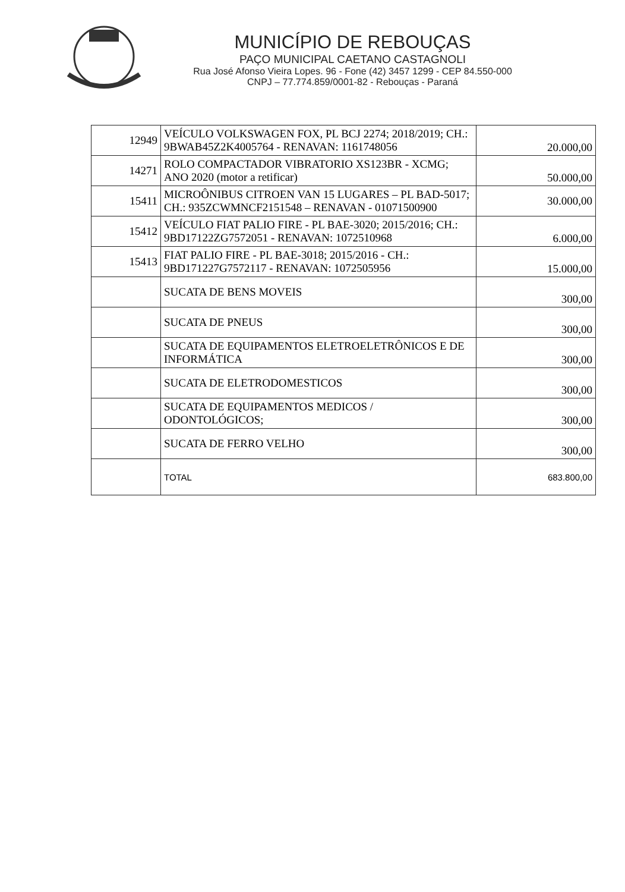MUNICÍPIO DE REBOUÇAS
PAÇO MUNICIPAL CAETANO CASTAGNOLI
Rua José Afonso Vieira Lopes. 96 - Fone (42) 3457 1299 - CEP 84.550-000
CNPJ – 77.774.859/0001-82 - Rebouças - Paraná
| 12949 | VEÍCULO VOLKSWAGEN FOX, PL BCJ 2274; 2018/2019; CH.: 9BWAB45Z2K4005764 - RENAVAN: 1161748056 | 20.000,00 |
| 14271 | ROLO COMPACTADOR VIBRATORIO XS123BR - XCMG; ANO 2020 (motor a retificar) | 50.000,00 |
| 15411 | MICROÔNIBUS CITROEN VAN 15 LUGARES – PL BAD-5017; CH.: 935ZCWMNCF2151548 – RENAVAN - 01071500900 | 30.000,00 |
| 15412 | VEÍCULO FIAT PALIO FIRE - PL BAE-3020; 2015/2016; CH.: 9BD17122ZG7572051 - RENAVAN: 1072510968 | 6.000,00 |
| 15413 | FIAT PALIO FIRE - PL BAE-3018; 2015/2016 - CH.: 9BD171227G7572117 - RENAVAN: 1072505956 | 15.000,00 |
| | SUCATA DE BENS MOVEIS | 300,00 |
| | SUCATA DE PNEUS | 300,00 |
| | SUCATA DE EQUIPAMENTOS ELETROELETRÔNICOS E DE INFORMÁTICA | 300,00 |
| | SUCATA DE ELETRODOMESTICOS | 300,00 |
| | SUCATA DE EQUIPAMENTOS MEDICOS / ODONTOLÓGICOS; | 300,00 |
| | SUCATA DE FERRO VELHO | 300,00 |
| | TOTAL | 683.800,00 |